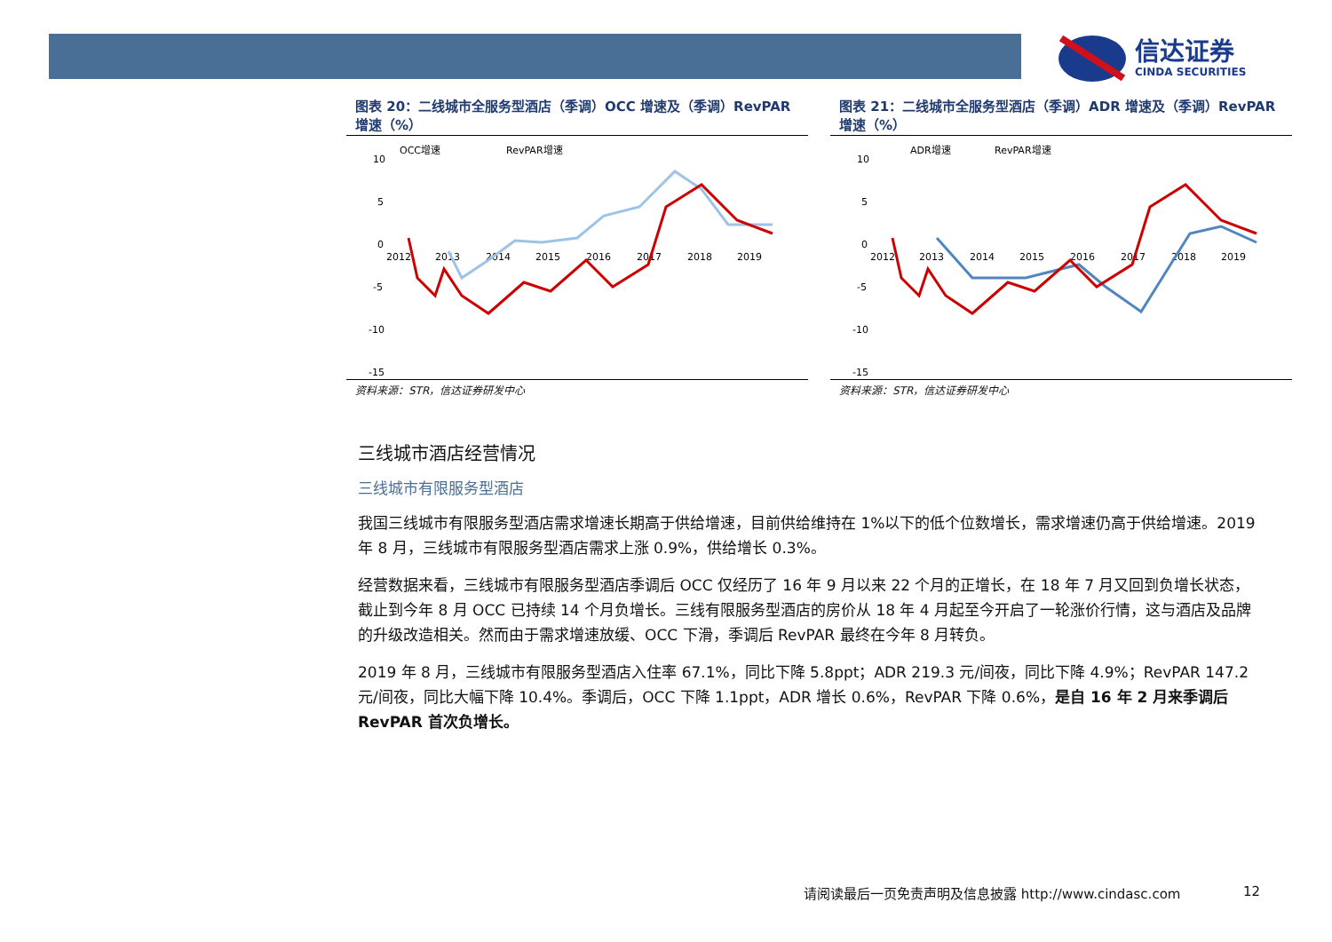信达证券
CINDA SECURITIES
图表 20：二线城市全服务型酒店（季调）OCC 增速及（季调）RevPAR 增速（%）
OCC增速
RevPAR增速
10
5
0
-5
-10
-15
2012
2013
2014
2015
2016
2017
2018
2019
资料来源：STR，信达证券研发中心
图表 21：二线城市全服务型酒店（季调）ADR 增速及（季调）RevPAR 增速（%）
ADR增速
RevPAR增速
10
5
0
-5
-10
-15
2012
2013
2014
2015
2016
2017
2018
2019
资料来源：STR，信达证券研发中心
三线城市酒店经营情况
三线城市有限服务型酒店
我国三线城市有限服务型酒店需求增速长期高于供给增速，目前供给维持在 1%以下的低个位数增长，需求增速仍高于供给增速。2019 年 8 月，三线城市有限服务型酒店需求上涨 0.9%，供给增长 0.3%。
经营数据来看，三线城市有限服务型酒店季调后 OCC 仅经历了 16 年 9 月以来 22 个月的正增长，在 18 年 7 月又回到负增长状态，截止到今年 8 月 OCC 已持续 14 个月负增长。三线有限服务型酒店的房价从 18 年 4 月起至今开启了一轮涨价行情，这与酒店及品牌的升级改造相关。然而由于需求增速放缓、OCC 下滑，季调后 RevPAR 最终在今年 8 月转负。
2019 年 8 月，三线城市有限服务型酒店入住率 67.1%，同比下降 5.8ppt；ADR 219.3 元/间夜，同比下降 4.9%；RevPAR 147.2 元/间夜，同比大幅下降 10.4%。季调后，OCC 下降 1.1ppt，ADR 增长 0.6%，RevPAR 下降 0.6%，是自 16 年 2 月来季调后 RevPAR 首次负增长。
请阅读最后一页免责声明及信息披露 http://www.cindasc.com
12